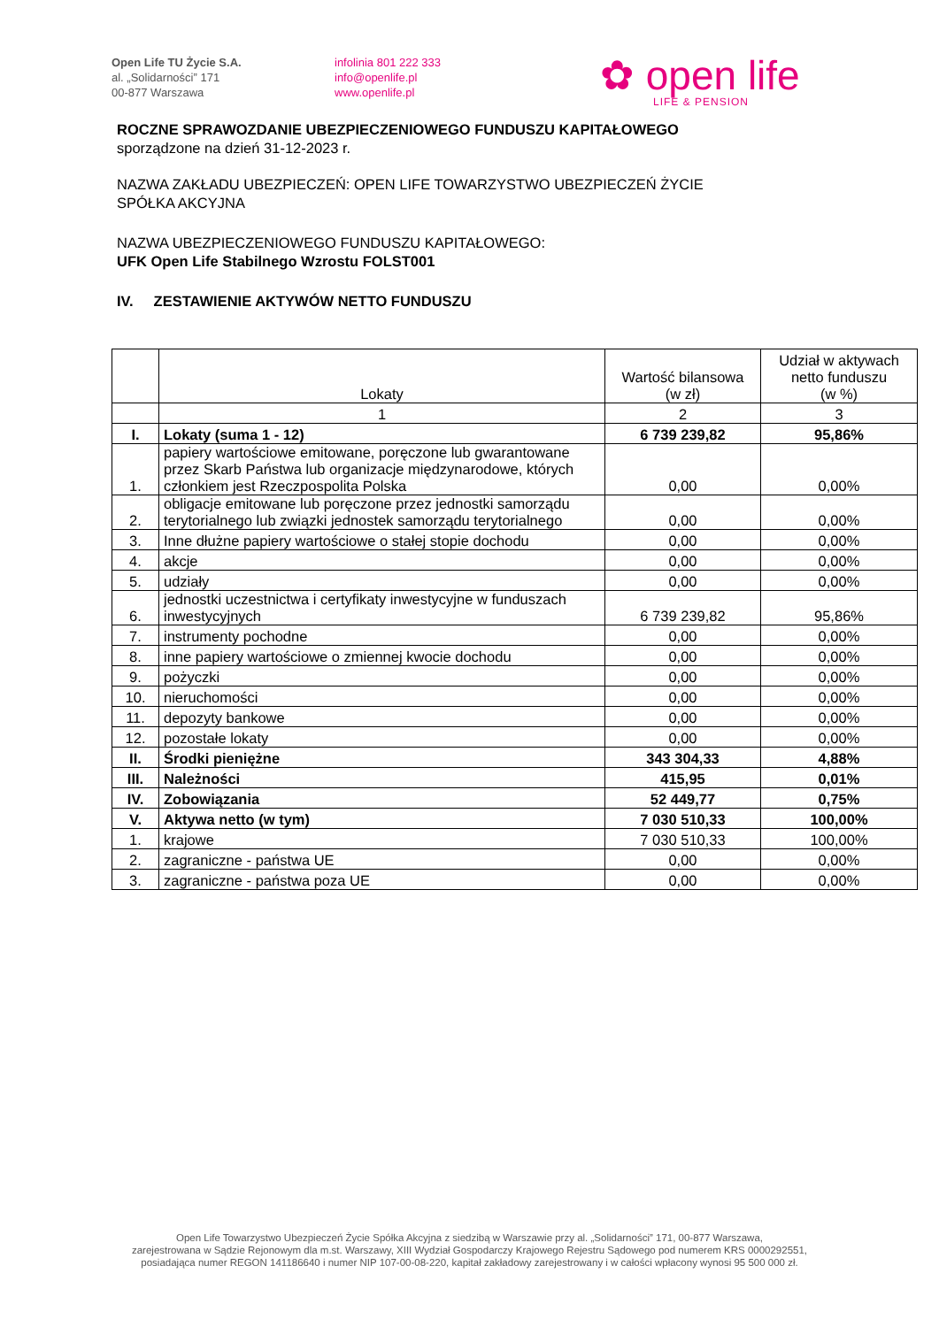Open Life TU Życie S.A.
al. „Solidarności” 171
00-877 Warszawa
infolinia 801 222 333
info@openlife.pl
www.openlife.pl
✿ open life
LIFE & PENSION
ROCZNE SPRAWOZDANIE UBEZPIECZENIOWEGO FUNDUSZU KAPITAŁOWEGO
sporządzone na dzień 31-12-2023 r.
NAZWA ZAKŁADU UBEZPIECZEŃ: OPEN LIFE TOWARZYSTWO UBEZPIECZEŃ ŻYCIE
SPÓŁKA AKCYJNA
NAZWA UBEZPIECZENIOWEGO FUNDUSZU KAPITAŁOWEGO:
UFK Open Life Stabilnego Wzrostu FOLST001
IV. ZESTAWIENIE AKTYWÓW NETTO FUNDUSZU
| | Lokaty | Wartość bilansowa (w zł) | Udział w aktywach netto funduszu (w %) |
| --- | --- | --- | --- |
| | 1 | 2 | 3 |
| I. | Lokaty (suma 1 - 12) | 6 739 239,82 | 95,86% |
| 1. | papiery wartościowe emitowane, poręczone lub gwarantowane przez Skarb Państwa lub organizacje międzynarodowe, których członkiem jest Rzeczpospolita Polska | 0,00 | 0,00% |
| 2. | obligacje emitowane lub poręczone przez jednostki samorządu terytorialnego lub związki jednostek samorządu terytorialnego | 0,00 | 0,00% |
| 3. | Inne dłużne papiery wartościowe o stałej stopie dochodu | 0,00 | 0,00% |
| 4. | akcje | 0,00 | 0,00% |
| 5. | udziały | 0,00 | 0,00% |
| 6. | jednostki uczestnictwa i certyfikaty inwestycyjne w funduszach inwestycyjnych | 6 739 239,82 | 95,86% |
| 7. | instrumenty pochodne | 0,00 | 0,00% |
| 8. | inne papiery wartościowe o zmiennej kwocie dochodu | 0,00 | 0,00% |
| 9. | pożyczki | 0,00 | 0,00% |
| 10. | nieruchomości | 0,00 | 0,00% |
| 11. | depozyty bankowe | 0,00 | 0,00% |
| 12. | pozostałe lokaty | 0,00 | 0,00% |
| II. | Środki pieniężne | 343 304,33 | 4,88% |
| III. | Należności | 415,95 | 0,01% |
| IV. | Zobowiązania | 52 449,77 | 0,75% |
| V. | Aktywa netto (w tym) | 7 030 510,33 | 100,00% |
| 1. | krajowe | 7 030 510,33 | 100,00% |
| 2. | zagraniczne - państwa UE | 0,00 | 0,00% |
| 3. | zagraniczne - państwa poza UE | 0,00 | 0,00% |
Open Life Towarzystwo Ubezpieczeń Życie Spółka Akcyjna z siedzibą w Warszawie przy al. „Solidarności” 171, 00-877 Warszawa,
zarejestrowana w Sądzie Rejonowym dla m.st. Warszawy, XIII Wydział Gospodarczy Krajowego Rejestru Sądowego pod numerem KRS 0000292551,
posiadająca numer REGON 141186640 i numer NIP 107-00-08-220, kapitał zakładowy zarejestrowany i w całości wpłacony wynosi 95 500 000 zł.